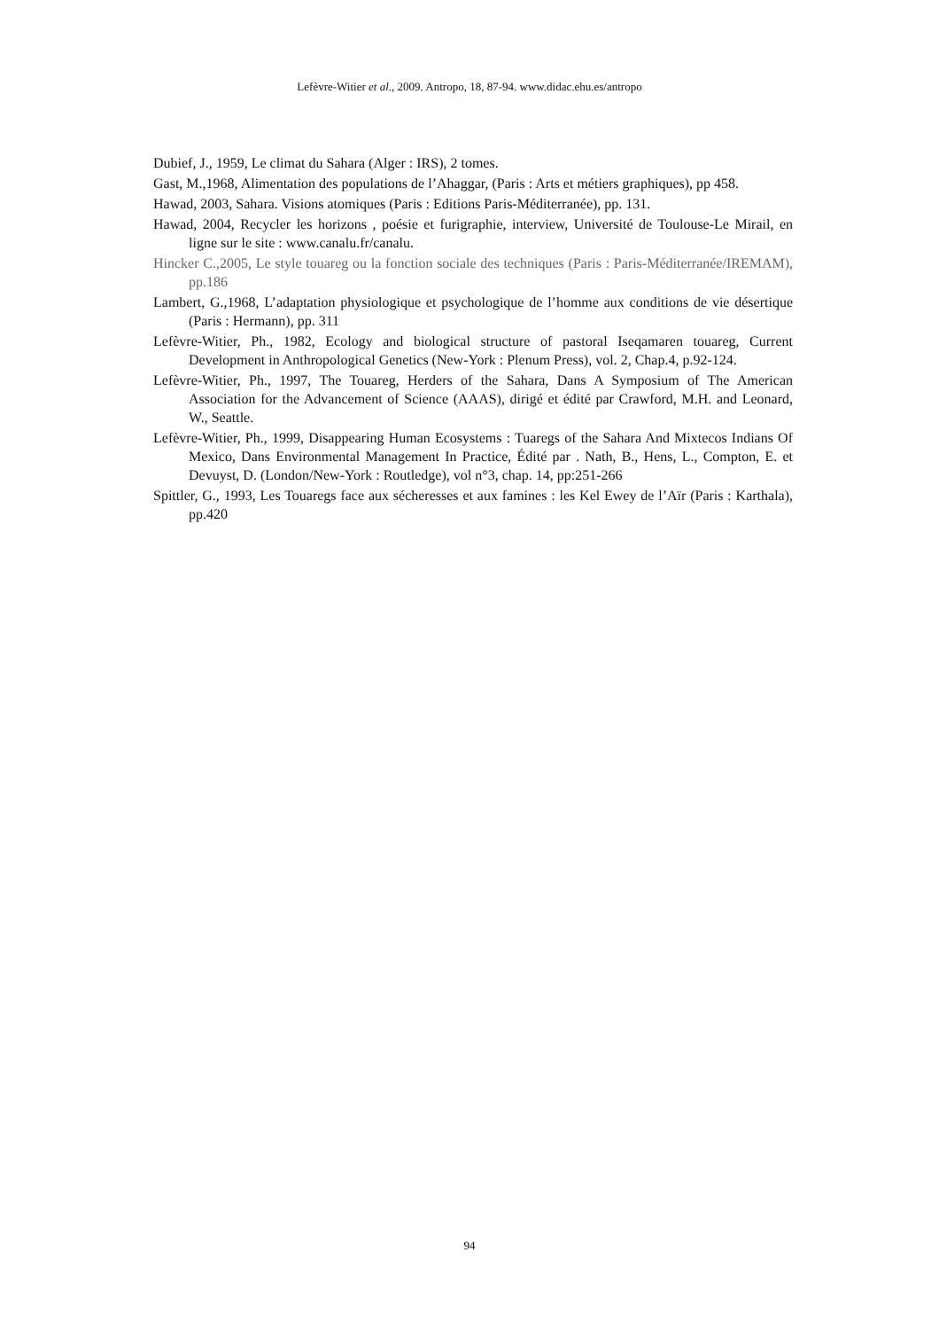Lefèvre-Witier et al., 2009. Antropo, 18, 87-94. www.didac.ehu.es/antropo
Dubief, J., 1959, Le climat du Sahara (Alger : IRS), 2 tomes.
Gast, M.,1968, Alimentation des populations de l’Ahaggar, (Paris : Arts et métiers graphiques), pp 458.
Hawad, 2003, Sahara. Visions atomiques (Paris : Editions Paris-Méditerranée), pp. 131.
Hawad, 2004, Recycler les horizons , poésie et furigraphie, interview, Université de Toulouse-Le Mirail, en ligne sur le site : www.canalu.fr/canalu.
Hincker C.,2005, Le style touareg ou la fonction sociale des techniques (Paris : Paris-Méditerranée/IREMAM), pp.186
Lambert, G.,1968, L’adaptation physiologique et psychologique de l’homme aux conditions de vie désertique (Paris : Hermann), pp. 311
Lefèvre-Witier, Ph., 1982, Ecology and biological structure of pastoral Iseqamaren touareg, Current Development in Anthropological Genetics (New-York : Plenum Press), vol. 2, Chap.4, p.92-124.
Lefèvre-Witier, Ph., 1997, The Touareg, Herders of the Sahara, Dans A Symposium of The American Association for the Advancement of Science (AAAS), dirigé et édité par Crawford, M.H. and Leonard, W., Seattle.
Lefèvre-Witier, Ph., 1999, Disappearing Human Ecosystems : Tuaregs of the Sahara And Mixtecos Indians Of Mexico, Dans Environmental Management In Practice, Édité par . Nath, B., Hens, L., Compton, E. et Devuyst, D. (London/New-York : Routledge), vol n°3, chap. 14, pp:251-266
Spittler, G., 1993, Les Touaregs face aux sécheresses et aux famines : les Kel Ewey de l’Aïr (Paris : Karthala), pp.420
94